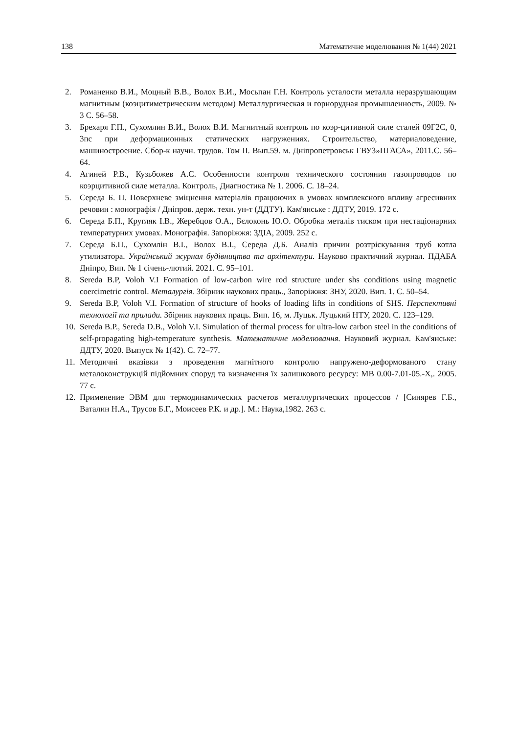138 Математичне моделювання № 1(44) 2021
2. Романенко В.И., Моцный В.В., Волох В.И., Мосьпан Г.Н. Контроль усталости металла неразрушающим магнитным (коэцитиметрическим методом) Металлургическая и горнорудная промышленность, 2009. № 3 С. 56–58.
3. Брехаря Г.П., Сухомлин В.И., Волох В.И. Магнитный контроль по коэр-цитивной силе сталей 09Г2С, 0, 3пс при деформационных статических нагружениях. Строительство, материаловедение, машиностроение. Сбор-к научн. трудов. Том II. Вып.59. м. Дніпропетровськ ГВУЗ»ПГАСА», 2011.С. 56–64.
4. Агиней Р.В., Кузьбожев А.С. Особенности контроля технического состояния газопроводов по коэрцитивной силе металла. Контроль, Диагностика № 1. 2006. С. 18–24.
5. Середа Б. П. Поверхневе зміцнення матеріалів працюючих в умовах комплексного впливу агресивних речовин : монографія / Дніпров. держ. техн. ун-т (ДДТУ). Кам'янське : ДДТУ, 2019. 172 с.
6. Середа Б.П., Кругляк І.В., Жеребцов О.А., Бєлоконь Ю.О. Обробка металів тиском при нестаціонарних температурних умовах. Монографія. Запоріжжя: ЗДІА, 2009. 252 с.
7. Середа Б.П., Сухомлін В.І., Волох В.І., Середа Д.Б. Аналіз причин розтріскування труб котла утилизатора. Український журнал будівництва та архітектури. Науково практичний журнал. ПДАБА Дніпро, Вип. № 1 січень-лютий. 2021. С. 95–101.
8. Sereda B.P, Voloh V.I Formation of low-carbon wire rod structure under shs conditions using magnetic coercimetric control. Металургія. Збірник наукових праць., Запоріжжя: ЗНУ, 2020. Вип. 1. С. 50–54.
9. Sereda B.P, Voloh V.I. Formation of structure of hooks of loading lifts in conditions of SHS. Перспективні технології та прилади. Збірник наукових праць. Вип. 16, м. Луцьк. Луцький НТУ, 2020. С. 123–129.
10. Sereda B.P., Sereda D.B., Voloh V.I. Simulation of thermal process for ultra-low carbon steel in the conditions of self-propagating high-temperature synthesis. Математичне моделювання. Науковий журнал. Кам'янське: ДДТУ, 2020. Выпуск № 1(42). С. 72–77.
11. Методичні вказівки з проведення магнітного контролю напружено-деформованого стану металоконструкцій підйомних споруд та визначення їх залишкового ресурсу: МВ 0.00-7.01-05.-Х,. 2005. 77 с.
12. Применение ЭВМ для термодинамических расчетов металлургических процессов / [Синярев Г.Б., Ваталин Н.А., Трусов Б.Г., Моисеев Р.К. и др.]. М.: Наука,1982. 263 с.